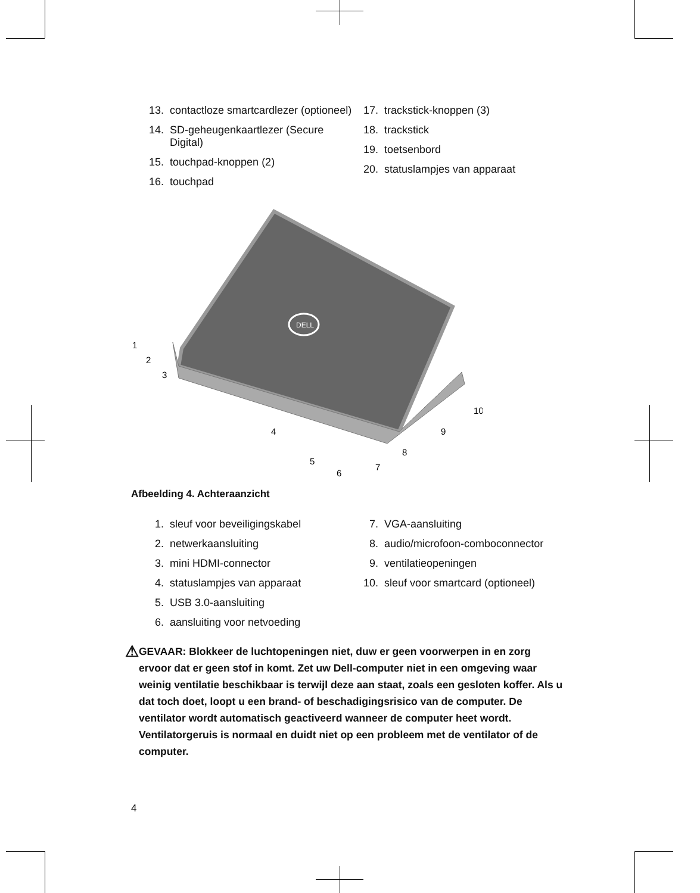13. contactloze smartcardlezer (optioneel)
14. SD-geheugenkaartlezer (Secure Digital)
15. touchpad-knoppen (2)
16. touchpad
17. trackstick-knoppen (3)
18. trackstick
19. toetsenbord
20. statuslampjes van apparaat
DELL
1
2
3
4
5
6
7
8
9
10
Afbeelding 4. Achteraanzicht
1. sleuf voor beveiligingskabel
2. netwerkaansluiting
3. mini HDMI-connector
4. statuslampjes van apparaat
5. USB 3.0-aansluiting
6. aansluiting voor netvoeding
7. VGA-aansluiting
8. audio/microfoon-comboconnector
9. ventilatieopeningen
10. sleuf voor smartcard (optioneel)
⚠
GEVAAR: Blokkeer de luchtopeningen niet, duw er geen voorwerpen in en zorg ervoor dat er geen stof in komt. Zet uw Dell-computer niet in een omgeving waar weinig ventilatie beschikbaar is terwijl deze aan staat, zoals een gesloten koffer. Als u dat toch doet, loopt u een brand- of beschadigingsrisico van de computer. De ventilator wordt automatisch geactiveerd wanneer de computer heet wordt. Ventilatorgeruis is normaal en duidt niet op een probleem met de ventilator of de computer.
4